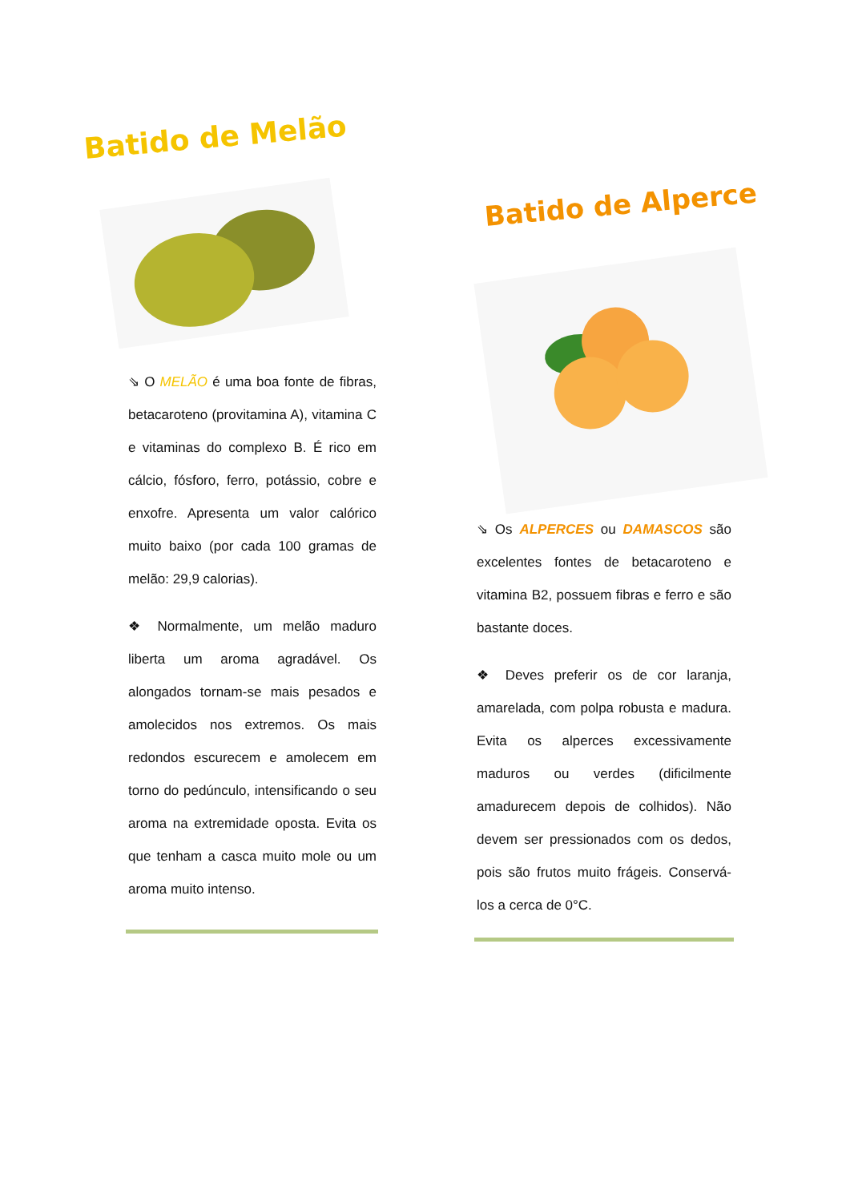Batido de Melão
⇘ O MELÃO é uma boa fonte de fibras, betacaroteno (provitamina A), vitamina C e vitaminas do complexo B. É rico em cálcio, fósforo, ferro, potássio, cobre e enxofre. Apresenta um valor calórico muito baixo (por cada 100 gramas de melão: 29,9 calorias).
❖ Normalmente, um melão maduro liberta um aroma agradável. Os alongados tornam-se mais pesados e amolecidos nos extremos. Os mais redondos escurecem e amolecem em torno do pedúnculo, intensificando o seu aroma na extremidade oposta. Evita os que tenham a casca muito mole ou um aroma muito intenso.
Batido de Alperce
⇘ Os ALPERCES ou DAMASCOS são excelentes fontes de betacaroteno e vitamina B2, possuem fibras e ferro e são bastante doces.
❖ Deves preferir os de cor laranja, amarelada, com polpa robusta e madura. Evita os alperces excessivamente maduros ou verdes (dificilmente amadurecem depois de colhidos). Não devem ser pressionados com os dedos, pois são frutos muito frágeis. Conservá-los a cerca de 0°C.